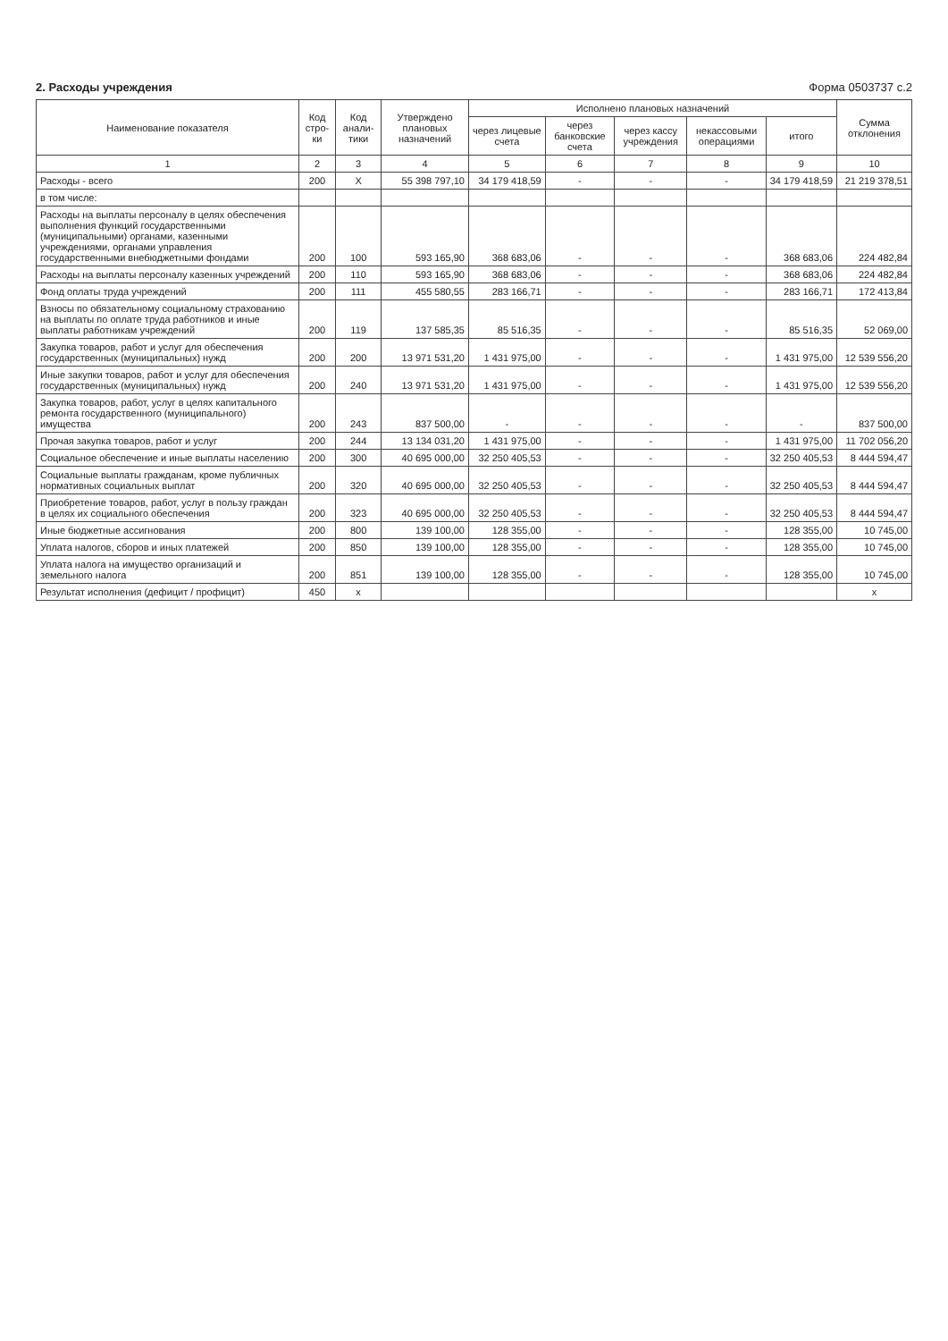2. Расходы учреждения Форма 0503737 с.2
| Наименование показателя | Код стро-ки | Код анали-тики | Утверждено плановых назначений | Исполнено плановых назначений | | | | | Сумма отклонения |
| --- | --- | --- | --- | --- | --- | --- | --- | --- | --- |
| | | | | через лицевые счета | через банковские счета | через кассу учреждения | некассовыми операциями | итого | |
| 1 | 2 | 3 | 4 | 5 | 6 | 7 | 8 | 9 | 10 |
| Расходы - всего | 200 | X | 55 398 797,10 | 34 179 418,59 | - | - | - | 34 179 418,59 | 21 219 378,51 |
| в том числе: | | | | | | | | | |
| Расходы на выплаты персоналу в целях обеспечения выполнения функций государственными (муниципальными) органами, казенными учреждениями, органами управления государственными внебюджетными фондами | 200 | 100 | 593 165,90 | 368 683,06 | - | - | - | 368 683,06 | 224 482,84 |
| Расходы на выплаты персоналу казенных учреждений | 200 | 110 | 593 165,90 | 368 683,06 | - | - | - | 368 683,06 | 224 482,84 |
| Фонд оплаты труда учреждений | 200 | 111 | 455 580,55 | 283 166,71 | - | - | - | 283 166,71 | 172 413,84 |
| Взносы по обязательному социальному страхованию на выплаты по оплате труда работников и иные выплаты работникам учреждений | 200 | 119 | 137 585,35 | 85 516,35 | - | - | - | 85 516,35 | 52 069,00 |
| Закупка товаров, работ и услуг для обеспечения государственных (муниципальных) нужд | 200 | 200 | 13 971 531,20 | 1 431 975,00 | - | - | - | 1 431 975,00 | 12 539 556,20 |
| Иные закупки товаров, работ и услуг для обеспечения государственных (муниципальных) нужд | 200 | 240 | 13 971 531,20 | 1 431 975,00 | - | - | - | 1 431 975,00 | 12 539 556,20 |
| Закупка товаров, работ, услуг в целях капитального ремонта государственного (муниципального) имущества | 200 | 243 | 837 500,00 | - | - | - | - | - | 837 500,00 |
| Прочая закупка товаров, работ и услуг | 200 | 244 | 13 134 031,20 | 1 431 975,00 | - | - | - | 1 431 975,00 | 11 702 056,20 |
| Социальное обеспечение и иные выплаты населению | 200 | 300 | 40 695 000,00 | 32 250 405,53 | - | - | - | 32 250 405,53 | 8 444 594,47 |
| Социальные выплаты гражданам, кроме публичных нормативных социальных выплат | 200 | 320 | 40 695 000,00 | 32 250 405,53 | - | - | - | 32 250 405,53 | 8 444 594,47 |
| Приобретение товаров, работ, услуг в пользу граждан в целях их социального обеспечения | 200 | 323 | 40 695 000,00 | 32 250 405,53 | - | - | - | 32 250 405,53 | 8 444 594,47 |
| Иные бюджетные ассигнования | 200 | 800 | 139 100,00 | 128 355,00 | - | - | - | 128 355,00 | 10 745,00 |
| Уплата налогов, сборов и иных платежей | 200 | 850 | 139 100,00 | 128 355,00 | - | - | - | 128 355,00 | 10 745,00 |
| Уплата налога на имущество организаций и земельного налога | 200 | 851 | 139 100,00 | 128 355,00 | - | - | - | 128 355,00 | 10 745,00 |
| Результат исполнения (дефицит / профицит) | 450 | x | | | | | | | x |